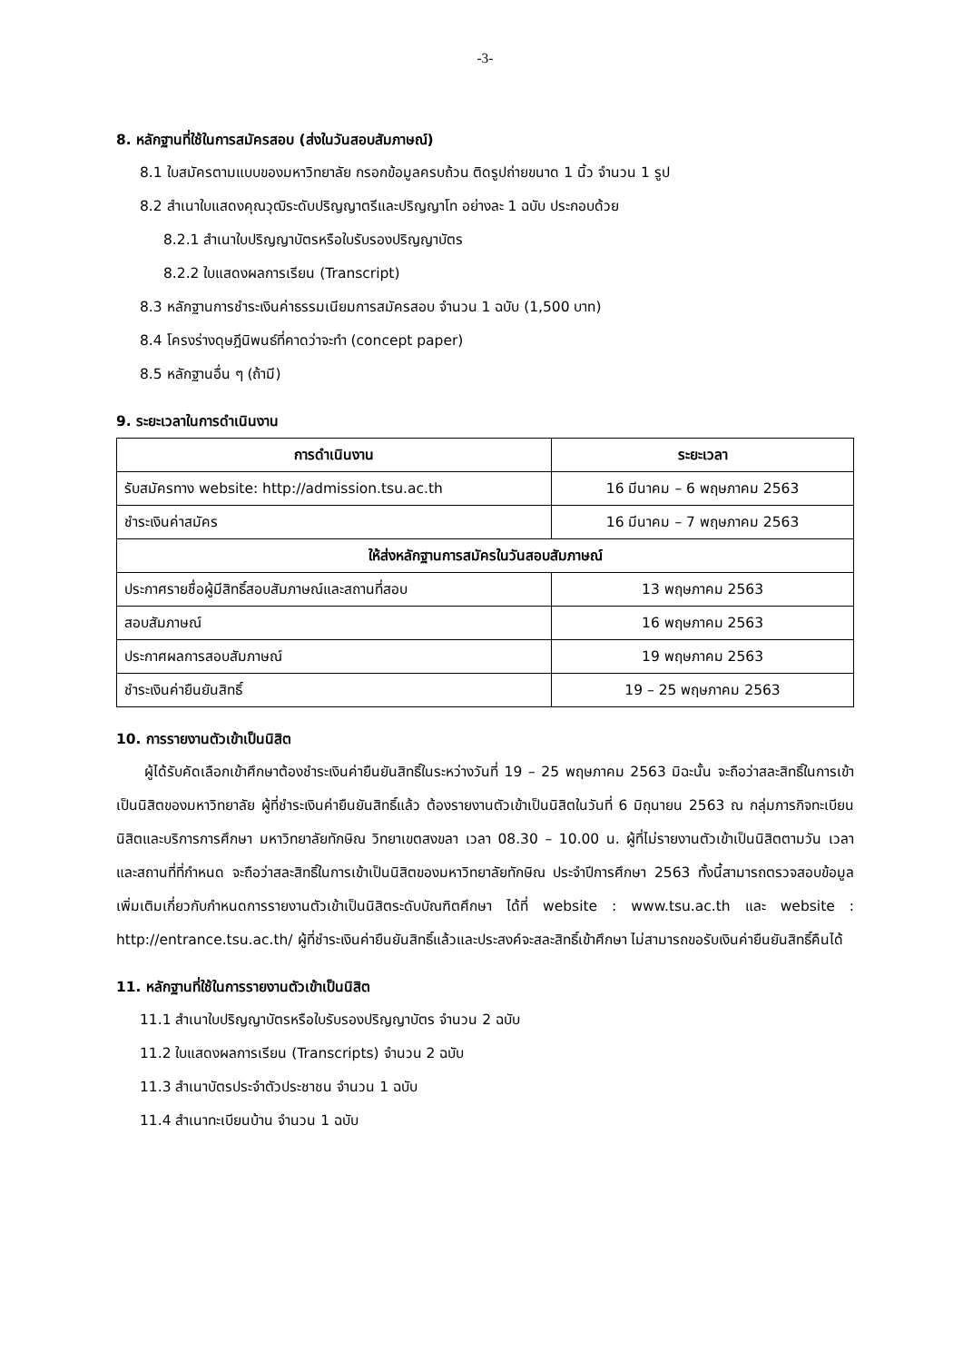-3-
8. หลักฐานที่ใช้ในการสมัครสอบ (ส่งในวันสอบสัมภาษณ์)
8.1 ใบสมัครตามแบบของมหาวิทยาลัย กรอกข้อมูลครบถ้วน ติดรูปถ่ายขนาด 1 นิ้ว จำนวน 1 รูป
8.2 สำเนาใบแสดงคุณวุฒิระดับปริญญาตรีและปริญญาโท อย่างละ 1 ฉบับ ประกอบด้วย
8.2.1 สำเนาใบปริญญาบัตรหรือใบรับรองปริญญาบัตร
8.2.2 ใบแสดงผลการเรียน (Transcript)
8.3 หลักฐานการชำระเงินค่าธรรมเนียมการสมัครสอบ จำนวน 1 ฉบับ (1,500 บาท)
8.4 โครงร่างดุษฎีนิพนธ์ที่คาดว่าจะทำ (concept paper)
8.5 หลักฐานอื่น ๆ (ถ้ามี)
9. ระยะเวลาในการดำเนินงาน
| การดำเนินงาน | ระยะเวลา |
| --- | --- |
| รับสมัครทาง website: http://admission.tsu.ac.th | 16 มีนาคม – 6 พฤษภาคม 2563 |
| ชำระเงินค่าสมัคร | 16 มีนาคม – 7 พฤษภาคม 2563 |
| ให้ส่งหลักฐานการสมัครในวันสอบสัมภาษณ์ | |
| ประกาศรายชื่อผู้มีสิทธิ์สอบสัมภาษณ์และสถานที่สอบ | 13 พฤษภาคม 2563 |
| สอบสัมภาษณ์ | 16 พฤษภาคม 2563 |
| ประกาศผลการสอบสัมภาษณ์ | 19 พฤษภาคม 2563 |
| ชำระเงินค่ายืนยันสิทธิ์ | 19 – 25 พฤษภาคม 2563 |
10. การรายงานตัวเข้าเป็นนิสิต
  ผู้ได้รับคัดเลือกเข้าศึกษาต้องชำระเงินค่ายืนยันสิทธิ์ในระหว่างวันที่ 19 – 25 พฤษภาคม 2563 มิฉะนั้น จะถือว่าสละสิทธิ์ในการเข้าเป็นนิสิตของมหาวิทยาลัย ผู้ที่ชำระเงินค่ายืนยันสิทธิ์แล้ว ต้องรายงานตัวเข้าเป็นนิสิตในวันที่ 6 มิถุนายน 2563 ณ กลุ่มภารกิจทะเบียนนิสิตและบริการการศึกษา มหาวิทยาลัยทักษิณ วิทยาเขตสงขลา เวลา 08.30 – 10.00 น. ผู้ที่ไม่รายงานตัวเข้าเป็นนิสิตตามวัน เวลา และสถานที่ที่กำหนด จะถือว่าสละสิทธิ์ในการเข้าเป็นนิสิตของมหาวิทยาลัยทักษิณ ประจำปีการศึกษา 2563 ทั้งนี้สามารถตรวจสอบข้อมูลเพิ่มเติมเกี่ยวกับกำหนดการรายงานตัวเข้าเป็นนิสิตระดับบัณฑิตศึกษา ได้ที่ website : www.tsu.ac.th และ website : http://entrance.tsu.ac.th/ ผู้ที่ชำระเงินค่ายืนยันสิทธิ์แล้วและประสงค์จะสละสิทธิ์เข้าศึกษา ไม่สามารถขอรับเงินค่ายืนยันสิทธิ์คืนได้
11. หลักฐานที่ใช้ในการรายงานตัวเข้าเป็นนิสิต
11.1 สำเนาใบปริญญาบัตรหรือใบรับรองปริญญาบัตร จำนวน 2 ฉบับ
11.2 ใบแสดงผลการเรียน (Transcripts) จำนวน 2 ฉบับ
11.3 สำเนาบัตรประจำตัวประชาชน จำนวน 1 ฉบับ
11.4 สำเนาทะเบียนบ้าน จำนวน 1 ฉบับ